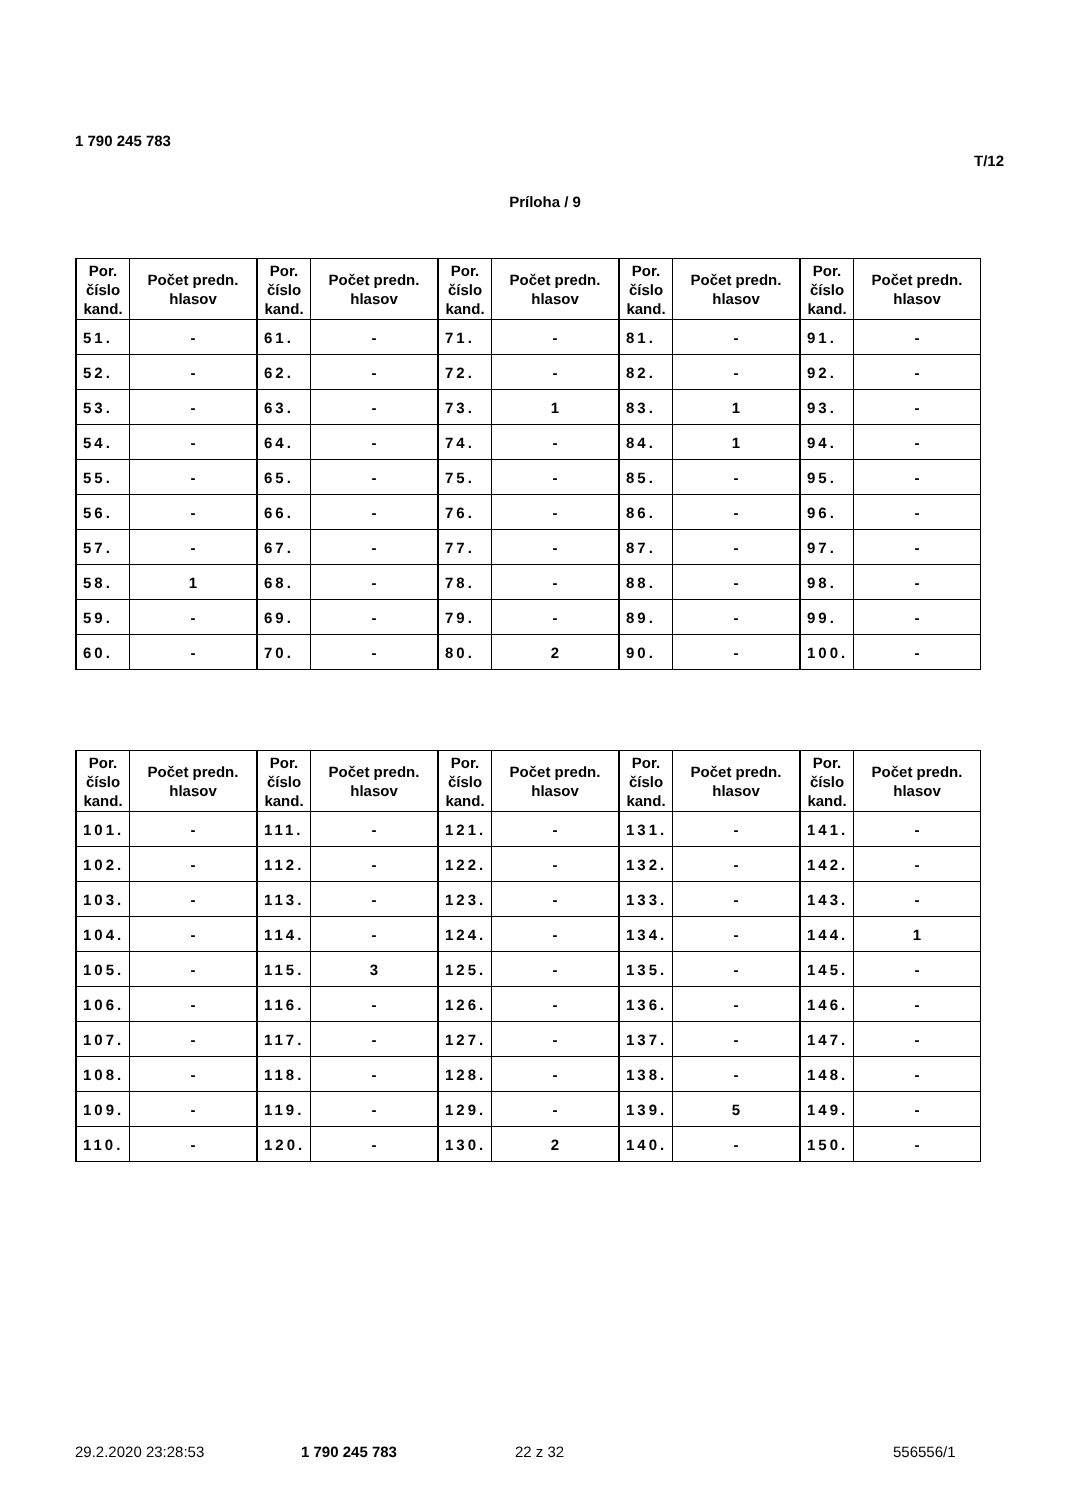1 790 245 783
T/12
Príloha / 9
| Por. číslo kand. | Počet predn. hlasov | Por. číslo kand. | Počet predn. hlasov | Por. číslo kand. | Počet predn. hlasov | Por. číslo kand. | Počet predn. hlasov | Por. číslo kand. | Počet predn. hlasov |
| --- | --- | --- | --- | --- | --- | --- | --- | --- | --- |
| 51. | - | 61. | - | 71. | - | 81. | - | 91. | - |
| 52. | - | 62. | - | 72. | - | 82. | - | 92. | - |
| 53. | - | 63. | - | 73. | 1 | 83. | 1 | 93. | - |
| 54. | - | 64. | - | 74. | - | 84. | 1 | 94. | - |
| 55. | - | 65. | - | 75. | - | 85. | - | 95. | - |
| 56. | - | 66. | - | 76. | - | 86. | - | 96. | - |
| 57. | - | 67. | - | 77. | - | 87. | - | 97. | - |
| 58. | 1 | 68. | - | 78. | - | 88. | - | 98. | - |
| 59. | - | 69. | - | 79. | - | 89. | - | 99. | - |
| 60. | - | 70. | - | 80. | 2 | 90. | - | 100. | - |
| Por. číslo kand. | Počet predn. hlasov | Por. číslo kand. | Počet predn. hlasov | Por. číslo kand. | Počet predn. hlasov | Por. číslo kand. | Počet predn. hlasov | Por. číslo kand. | Počet predn. hlasov |
| --- | --- | --- | --- | --- | --- | --- | --- | --- | --- |
| 101. | - | 111. | - | 121. | - | 131. | - | 141. | - |
| 102. | - | 112. | - | 122. | - | 132. | - | 142. | - |
| 103. | - | 113. | - | 123. | - | 133. | - | 143. | - |
| 104. | - | 114. | - | 124. | - | 134. | - | 144. | 1 |
| 105. | - | 115. | 3 | 125. | - | 135. | - | 145. | - |
| 106. | - | 116. | - | 126. | - | 136. | - | 146. | - |
| 107. | - | 117. | - | 127. | - | 137. | - | 147. | - |
| 108. | - | 118. | - | 128. | - | 138. | - | 148. | - |
| 109. | - | 119. | - | 129. | - | 139. | 5 | 149. | - |
| 110. | - | 120. | - | 130. | 2 | 140. | - | 150. | - |
29.2.2020 23:28:53 1 790 245 783 22 z 32 556556/1